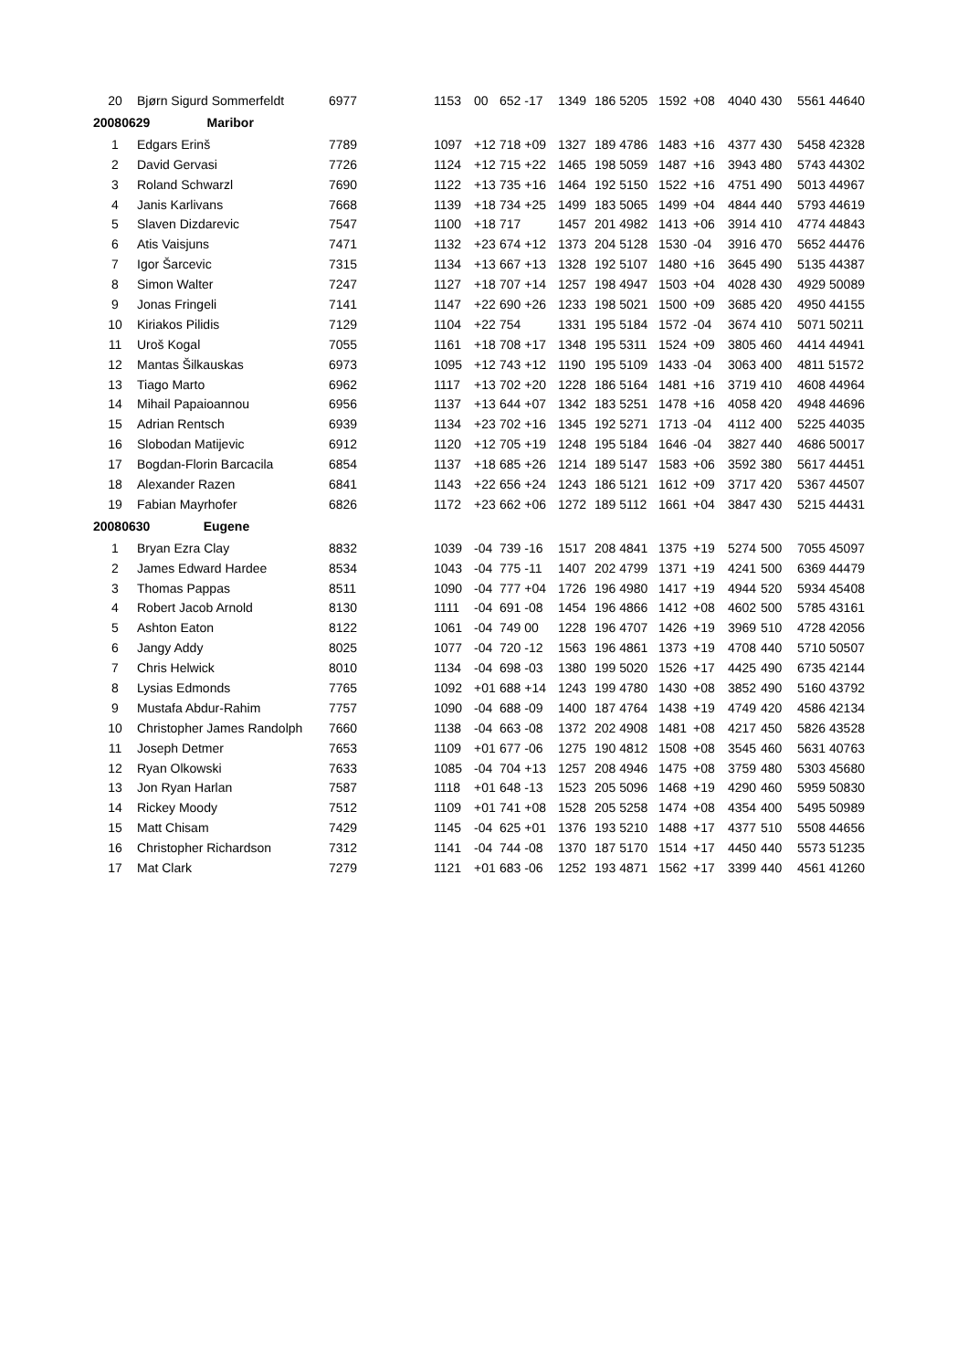| 20 | Bjørn Sigurd Sommerfeldt | 6977 | 1153 | 00 | 652 -17 | 1349 | 186 5205 | 1592 | +08 | 4040 | 430 | 5561 44640 |
| 20080629 Maribor | | | | | | | | | | | | |
| 1 | Edgars Erinš | 7789 | 1097 | +12 | 718 +09 | 1327 | 189 4786 | 1483 | +16 | 4377 | 430 | 5458 42328 |
| 2 | David Gervasi | 7726 | 1124 | +12 | 715 +22 | 1465 | 198 5059 | 1487 | +16 | 3943 | 480 | 5743 44302 |
| 3 | Roland Schwarzl | 7690 | 1122 | +13 | 735 +16 | 1464 | 192 5150 | 1522 | +16 | 4751 | 490 | 5013 44967 |
| 4 | Janis Karlivans | 7668 | 1139 | +18 | 734 +25 | 1499 | 183 5065 | 1499 | +04 | 4844 | 440 | 5793 44619 |
| 5 | Slaven Dizdarevic | 7547 | 1100 | +18 | 717 | 1457 | 201 4982 | 1413 | +06 | 3914 | 410 | 4774 44843 |
| 6 | Atis Vaisjuns | 7471 | 1132 | +23 | 674 +12 | 1373 | 204 5128 | 1530 | -04 | 3916 | 470 | 5652 44476 |
| 7 | Igor Šarcevic | 7315 | 1134 | +13 | 667 +13 | 1328 | 192 5107 | 1480 | +16 | 3645 | 490 | 5135 44387 |
| 8 | Simon Walter | 7247 | 1127 | +18 | 707 +14 | 1257 | 198 4947 | 1503 | +04 | 4028 | 430 | 4929 50089 |
| 9 | Jonas Fringeli | 7141 | 1147 | +22 | 690 +26 | 1233 | 198 5021 | 1500 | +09 | 3685 | 420 | 4950 44155 |
| 10 | Kiriakos Pilidis | 7129 | 1104 | +22 | 754 | 1331 | 195 5184 | 1572 | -04 | 3674 | 410 | 5071 50211 |
| 11 | Uroš Kogal | 7055 | 1161 | +18 | 708 +17 | 1348 | 195 5311 | 1524 | +09 | 3805 | 460 | 4414 44941 |
| 12 | Mantas Šilkauskas | 6973 | 1095 | +12 | 743 +12 | 1190 | 195 5109 | 1433 | -04 | 3063 | 400 | 4811 51572 |
| 13 | Tiago Marto | 6962 | 1117 | +13 | 702 +20 | 1228 | 186 5164 | 1481 | +16 | 3719 | 410 | 4608 44964 |
| 14 | Mihail Papaioannou | 6956 | 1137 | +13 | 644 +07 | 1342 | 183 5251 | 1478 | +16 | 4058 | 420 | 4948 44696 |
| 15 | Adrian Rentsch | 6939 | 1134 | +23 | 702 +16 | 1345 | 192 5271 | 1713 | -04 | 4112 | 400 | 5225 44035 |
| 16 | Slobodan Matijevic | 6912 | 1120 | +12 | 705 +19 | 1248 | 195 5184 | 1646 | -04 | 3827 | 440 | 4686 50017 |
| 17 | Bogdan-Florin Barcacila | 6854 | 1137 | +18 | 685 +26 | 1214 | 189 5147 | 1583 | +06 | 3592 | 380 | 5617 44451 |
| 18 | Alexander Razen | 6841 | 1143 | +22 | 656 +24 | 1243 | 186 5121 | 1612 | +09 | 3717 | 420 | 5367 44507 |
| 19 | Fabian Mayrhofer | 6826 | 1172 | +23 | 662 +06 | 1272 | 189 5112 | 1661 | +04 | 3847 | 430 | 5215 44431 |
| 20080630 Eugene | | | | | | | | | | | | |
| 1 | Bryan Ezra Clay | 8832 | 1039 | -04 | 739 -16 | 1517 | 208 4841 | 1375 | +19 | 5274 | 500 | 7055 45097 |
| 2 | James Edward Hardee | 8534 | 1043 | -04 | 775 -11 | 1407 | 202 4799 | 1371 | +19 | 4241 | 500 | 6369 44479 |
| 3 | Thomas Pappas | 8511 | 1090 | -04 | 777 +04 | 1726 | 196 4980 | 1417 | +19 | 4944 | 520 | 5934 45408 |
| 4 | Robert Jacob Arnold | 8130 | 1111 | -04 | 691 -08 | 1454 | 196 4866 | 1412 | +08 | 4602 | 500 | 5785 43161 |
| 5 | Ashton Eaton | 8122 | 1061 | -04 | 749 00 | 1228 | 196 4707 | 1426 | +19 | 3969 | 510 | 4728 42056 |
| 6 | Jangy Addy | 8025 | 1077 | -04 | 720 -12 | 1563 | 196 4861 | 1373 | +19 | 4708 | 440 | 5710 50507 |
| 7 | Chris Helwick | 8010 | 1134 | -04 | 698 -03 | 1380 | 199 5020 | 1526 | +17 | 4425 | 490 | 6735 42144 |
| 8 | Lysias Edmonds | 7765 | 1092 | +01 | 688 +14 | 1243 | 199 4780 | 1430 | +08 | 3852 | 490 | 5160 43792 |
| 9 | Mustafa Abdur-Rahim | 7757 | 1090 | -04 | 688 -09 | 1400 | 187 4764 | 1438 | +19 | 4749 | 420 | 4586 42134 |
| 10 | Christopher James Randolph | 7660 | 1138 | -04 | 663 -08 | 1372 | 202 4908 | 1481 | +08 | 4217 | 450 | 5826 43528 |
| 11 | Joseph Detmer | 7653 | 1109 | +01 | 677 -06 | 1275 | 190 4812 | 1508 | +08 | 3545 | 460 | 5631 40763 |
| 12 | Ryan Olkowski | 7633 | 1085 | -04 | 704 +13 | 1257 | 208 4946 | 1475 | +08 | 3759 | 480 | 5303 45680 |
| 13 | Jon Ryan Harlan | 7587 | 1118 | +01 | 648 -13 | 1523 | 205 5096 | 1468 | +19 | 4290 | 460 | 5959 50830 |
| 14 | Rickey Moody | 7512 | 1109 | +01 | 741 +08 | 1528 | 205 5258 | 1474 | +08 | 4354 | 400 | 5495 50989 |
| 15 | Matt Chisam | 7429 | 1145 | -04 | 625 +01 | 1376 | 193 5210 | 1488 | +17 | 4377 | 510 | 5508 44656 |
| 16 | Christopher Richardson | 7312 | 1141 | -04 | 744 -08 | 1370 | 187 5170 | 1514 | +17 | 4450 | 440 | 5573 51235 |
| 17 | Mat Clark | 7279 | 1121 | +01 | 683 -06 | 1252 | 193 4871 | 1562 | +17 | 3399 | 440 | 4561 41260 |